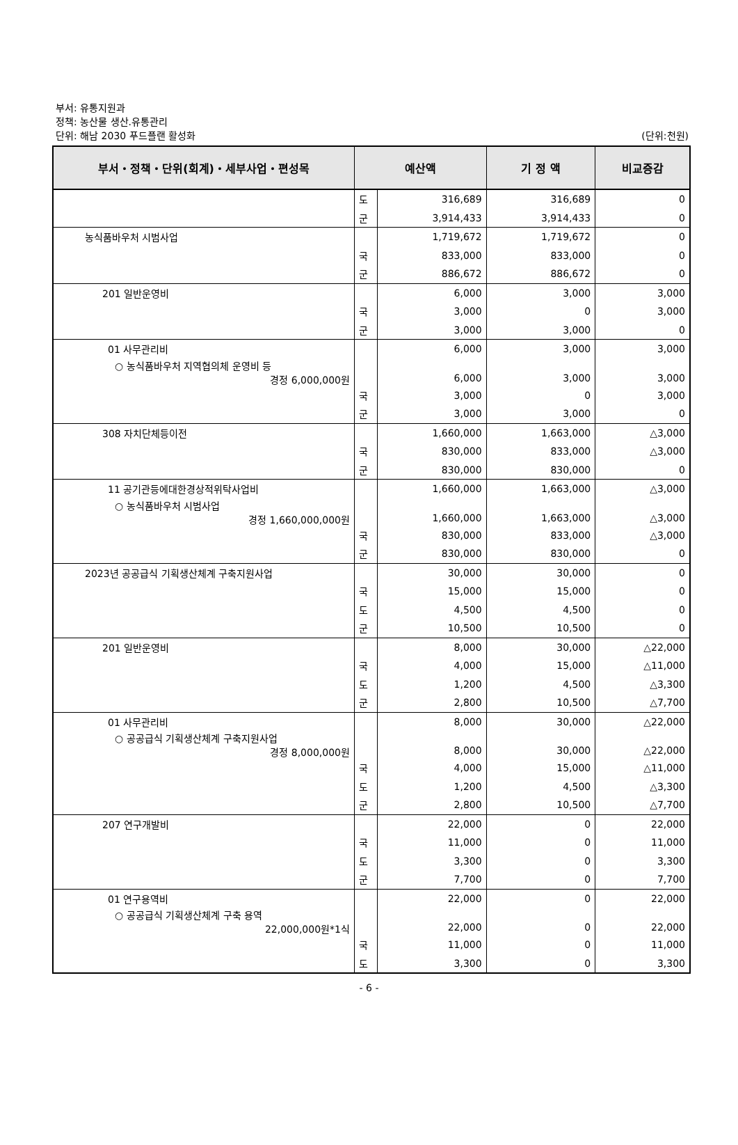부서: 유통지원과
정책: 농산물 생산.유통관리
단위: 해남 2030 푸드플랜 활성화
(단위:천원)
| 부서・정책・단위(회계)・세부사업・편성목 | 예산액 | | 기 정 액 | 비교증감 |
| --- | --- | --- | --- | --- |
| | 도 | 316,689 | 316,689 | 0 |
| | 군 | 3,914,433 | 3,914,433 | 0 |
| 농식품바우처 시범사업 | | 1,719,672 | 1,719,672 | 0 |
| | 국 | 833,000 | 833,000 | 0 |
| | 군 | 886,672 | 886,672 | 0 |
| 201 일반운영비 | | 6,000 | 3,000 | 3,000 |
| | 국 | 3,000 | 0 | 3,000 |
| | 군 | 3,000 | 3,000 | 0 |
| 01 사무관리비 | | 6,000 | 3,000 | 3,000 |
| ○ 농식품바우처 지역협의체 운영비 등 경정 6,000,000원 | | 6,000 | 3,000 | 3,000 |
| | 국 | 3,000 | 0 | 3,000 |
| | 군 | 3,000 | 3,000 | 0 |
| 308 자치단체등이전 | | 1,660,000 | 1,663,000 | △3,000 |
| | 국 | 830,000 | 833,000 | △3,000 |
| | 군 | 830,000 | 830,000 | 0 |
| 11 공기관등에대한경상적위탁사업비 | | 1,660,000 | 1,663,000 | △3,000 |
| ○ 농식품바우처 시범사업 경정 1,660,000,000원 | | 1,660,000 | 1,663,000 | △3,000 |
| | 국 | 830,000 | 833,000 | △3,000 |
| | 군 | 830,000 | 830,000 | 0 |
| 2023년 공공급식 기획생산체계 구축지원사업 | | 30,000 | 30,000 | 0 |
| | 국 | 15,000 | 15,000 | 0 |
| | 도 | 4,500 | 4,500 | 0 |
| | 군 | 10,500 | 10,500 | 0 |
| 201 일반운영비 | | 8,000 | 30,000 | △22,000 |
| | 국 | 4,000 | 15,000 | △11,000 |
| | 도 | 1,200 | 4,500 | △3,300 |
| | 군 | 2,800 | 10,500 | △7,700 |
| 01 사무관리비 | | 8,000 | 30,000 | △22,000 |
| ○ 공공급식 기획생산체계 구축지원사업 경정 8,000,000원 | | 8,000 | 30,000 | △22,000 |
| | 국 | 4,000 | 15,000 | △11,000 |
| | 도 | 1,200 | 4,500 | △3,300 |
| | 군 | 2,800 | 10,500 | △7,700 |
| 207 연구개발비 | | 22,000 | 0 | 22,000 |
| | 국 | 11,000 | 0 | 11,000 |
| | 도 | 3,300 | 0 | 3,300 |
| | 군 | 7,700 | 0 | 7,700 |
| 01 연구용역비 | | 22,000 | 0 | 22,000 |
| ○ 공공급식 기획생산체계 구축 용역 22,000,000원*1식 | | 22,000 | 0 | 22,000 |
| | 국 | 11,000 | 0 | 11,000 |
| | 도 | 3,300 | 0 | 3,300 |
- 6 -